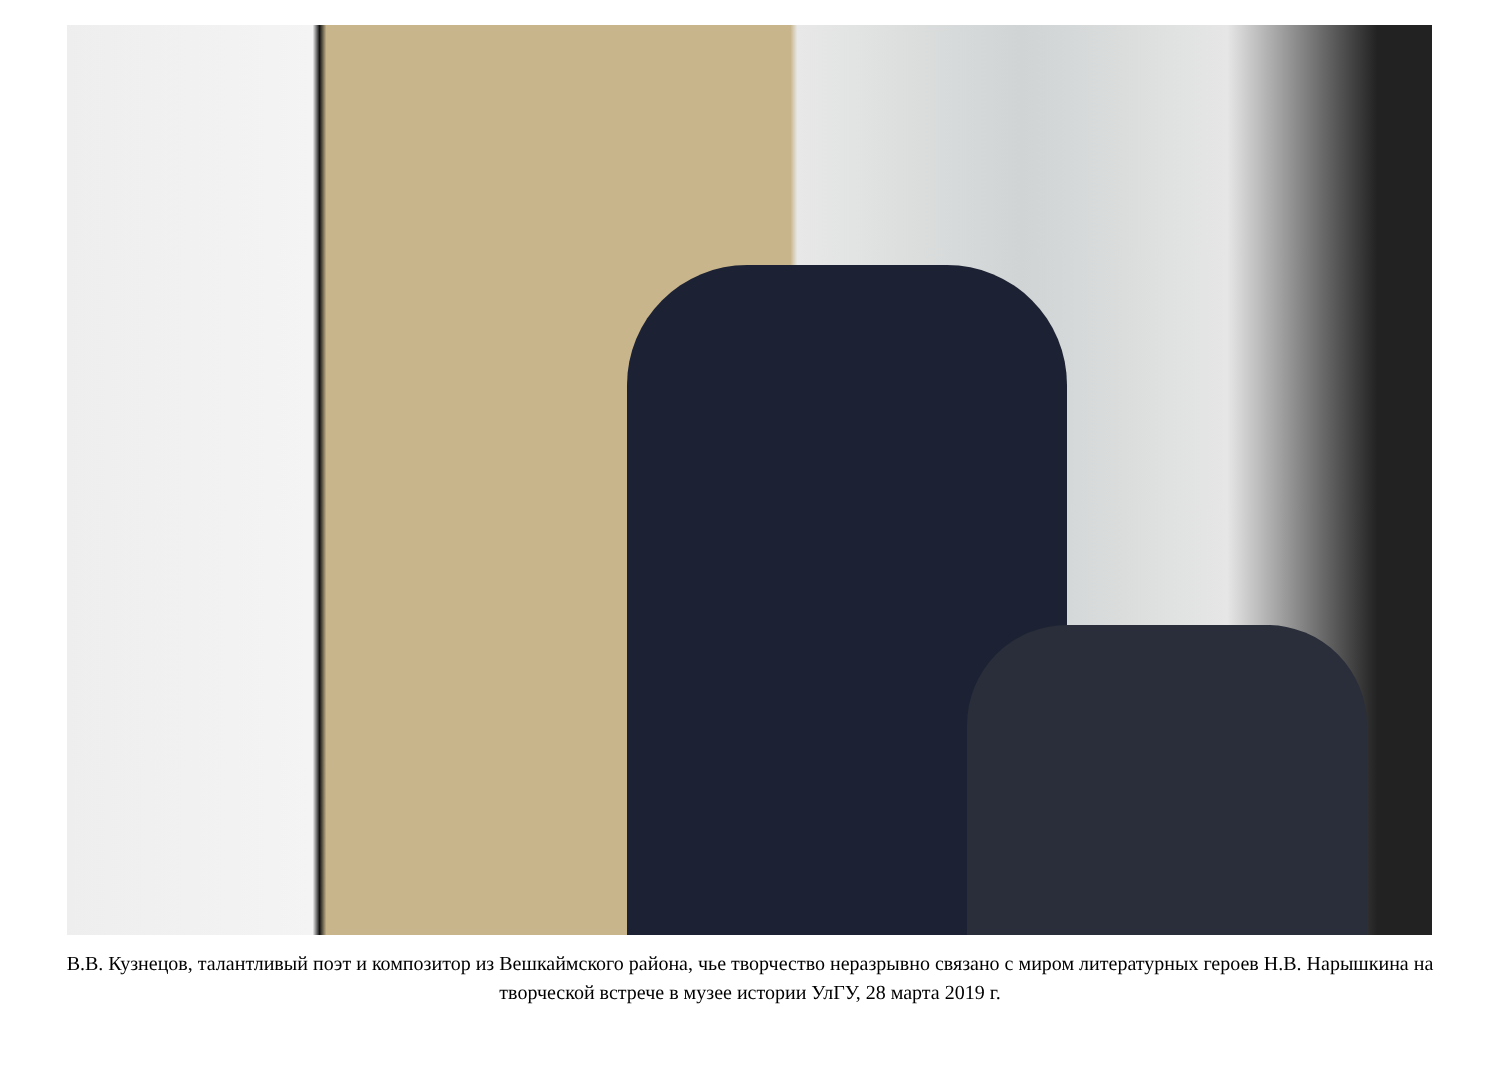В.В. Кузнецов, талантливый поэт и композитор из Вешкаймского района, чье творчество неразрывно связано с миром литературных героев Н.В. Нарышкина на творческой встрече в музее истории УлГУ, 28 марта 2019 г.